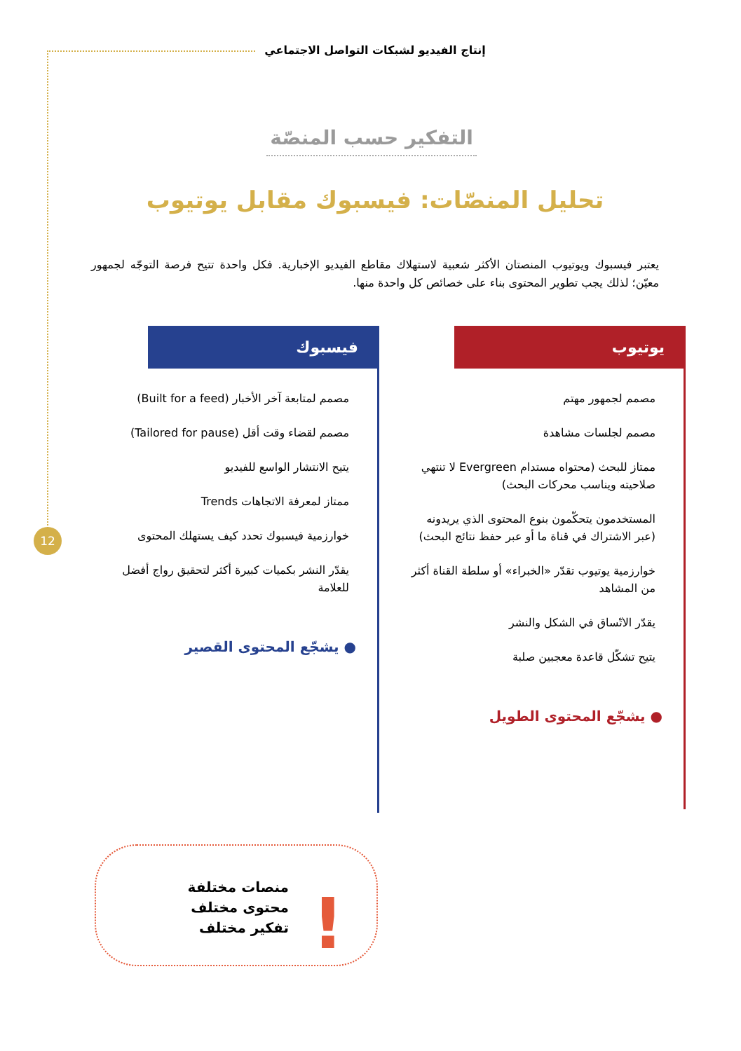إنتاج الفيديو لشبكات التواصل الاجتماعي
12
التفكير حسب المنصّة
تحليل المنصّات: فيسبوك مقابل يوتيوب
يعتبر فيسبوك ويوتيوب المنصتان الأكثر شعبية لاستهلاك مقاطع الفيديو الإخبارية. فكل واحدة تتيح فرصة التوجّه لجمهور معيّن؛ لذلك يجب تطوير المحتوى بناء على خصائص كل واحدة منها.
يوتيوب
مصمم لجمهور مهتم
مصمم لجلسات مشاهدة
ممتاز للبحث (محتواه مستدام Evergreen لا تنتهي صلاحيته ويناسب محركات البحث)
المستخدمون يتحكّمون بنوع المحتوى الذي يريدونه (عبر الاشتراك في قناة ما أو عبر حفظ نتائج البحث)
خوارزمية يوتيوب تقدّر «الخبراء» أو سلطة القناة أكثر من المشاهد
يقدّر الاتّساق في الشكل والنشر
يتيح تشكّل قاعدة معجبين صلبة
● يشجّع المحتوى الطويل
فيسبوك
مصمم لمتابعة آخر الأخبار (Built for a feed)
مصمم لقضاء وقت أقل (Tailored for pause)
يتيح الانتشار الواسع للفيديو
ممتاز لمعرفة الاتجاهات Trends
خوارزمية فيسبوك تحدد كيف يستهلك المحتوى
يقدّر النشر بكميات كبيرة أكثر لتحقيق رواج أفضل للعلامة
● يشجّع المحتوى القصير
منصات مختلفة
محتوى مختلف
تفكير مختلف
!